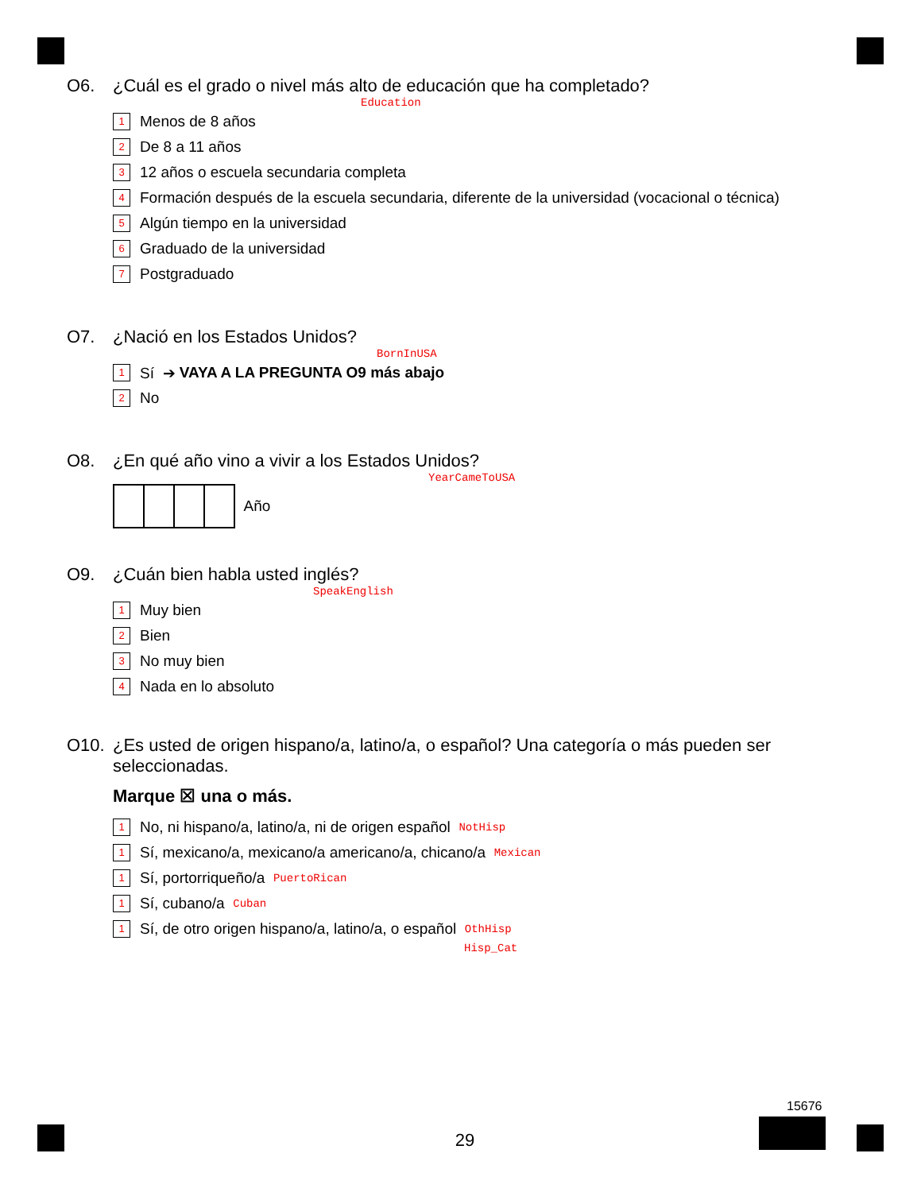O6. ¿Cuál es el grado o nivel más alto de educación que ha completado?
Education
1 Menos de 8 años
2 De 8 a 11 años
3 12 años o escuela secundaria completa
4 Formación después de la escuela secundaria, diferente de la universidad (vocacional o técnica)
5 Algún tiempo en la universidad
6 Graduado de la universidad
7 Postgraduado
O7. ¿Nació en los Estados Unidos?
BornInUSA
1 Sí ➔ VAYA A LA PREGUNTA O9 más abajo
2 No
O8. ¿En qué año vino a vivir a los Estados Unidos?
YearCameToUSA
Año
O9. ¿Cuán bien habla usted inglés?
SpeakEnglish
1 Muy bien
2 Bien
3 No muy bien
4 Nada en lo absoluto
O10. ¿Es usted de origen hispano/a, latino/a, o español? Una categoría o más pueden ser seleccionadas.
Marque ☒ una o más.
1 No, ni hispano/a, latino/a, ni de origen español NotHisp
1 Sí, mexicano/a, mexicano/a americano/a, chicano/a Mexican
1 Sí, portorriqueño/a PuertoRican
1 Sí, cubano/a Cuban
1 Sí, de otro origen hispano/a, latino/a, o español OthHisp
Hisp_Cat
15676
29